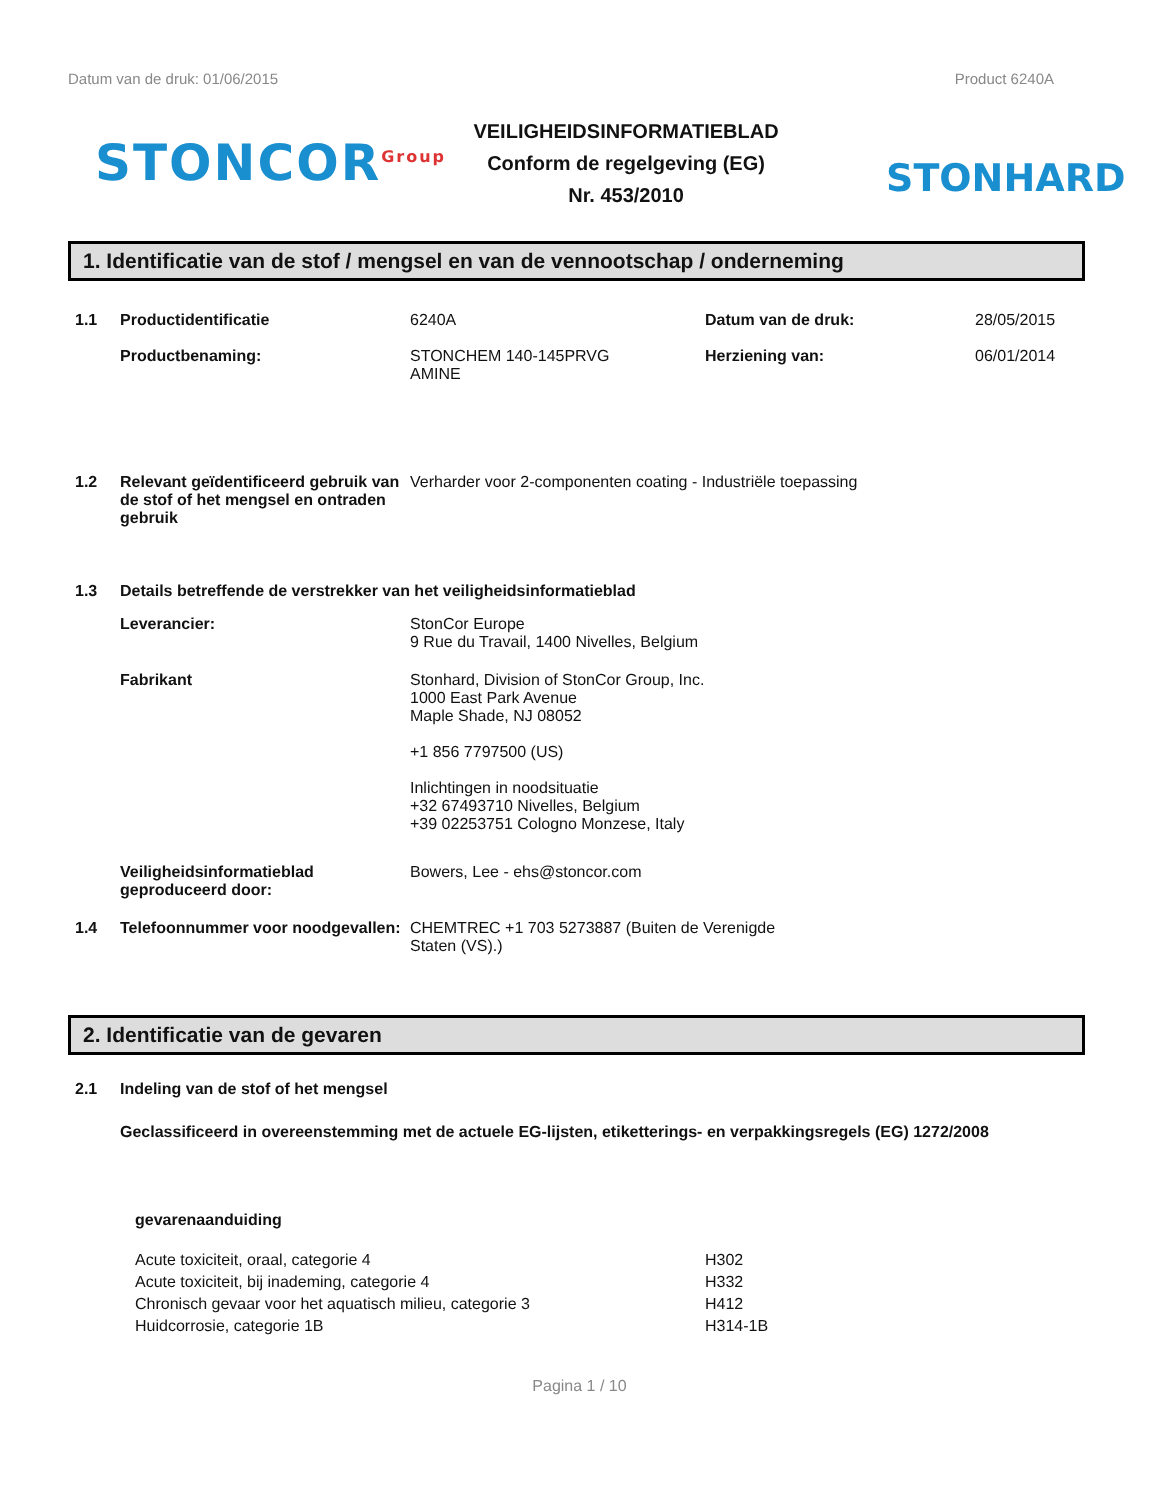Datum van de druk: 01/06/2015 Product 6240A
STONCOR<sup>Group</sup>
VEILIGHEIDSINFORMATIEBLAD
Conform de regelgeving (EG)
Nr. 453/2010
STONHARD
1. Identificatie van de stof / mengsel en van de vennootschap / onderneming
1.1 Productidentificatie
Productbenaming:
6240A
STONCHEM 140-145PRVG
AMINE
Datum van de druk:
Herziening van:
28/05/2015
06/01/2014
1.2 Relevant geïdentificeerd gebruik van de stof of het mengsel en ontraden gebruik
Verharder voor 2-componenten coating - Industriële toepassing
1.3 Details betreffende de verstrekker van het veiligheidsinformatieblad
Leverancier: StonCor Europe
9 Rue du Travail, 1400 Nivelles, Belgium
Fabrikant Stonhard, Division of StonCor Group, Inc.
1000 East Park Avenue
Maple Shade, NJ 08052
+1 856 7797500 (US)
Inlichtingen in noodsituatie
+32 67493710 Nivelles, Belgium
+39 02253751 Cologno Monzese, Italy
Veiligheidsinformatieblad geproduceerd door:
Bowers, Lee - ehs@stoncor.com
1.4 Telefoonnummer voor noodgevallen:
CHEMTREC +1 703 5273887 (Buiten de Verenigde
Staten (VS).)
2. Identificatie van de gevaren
2.1 Indeling van de stof of het mengsel
Geclassificeerd in overeenstemming met de actuele EG-lijsten, etiketterings- en verpakkingsregels (EG) 1272/2008
gevarenaanduiding
Acute toxiciteit, oraal, categorie 4
H302
Acute toxiciteit, bij inademing, categorie 4
H332
Chronisch gevaar voor het aquatisch milieu, categorie 3
H412
Huidcorrosie, categorie 1B
H314-1B
Pagina 1 / 10